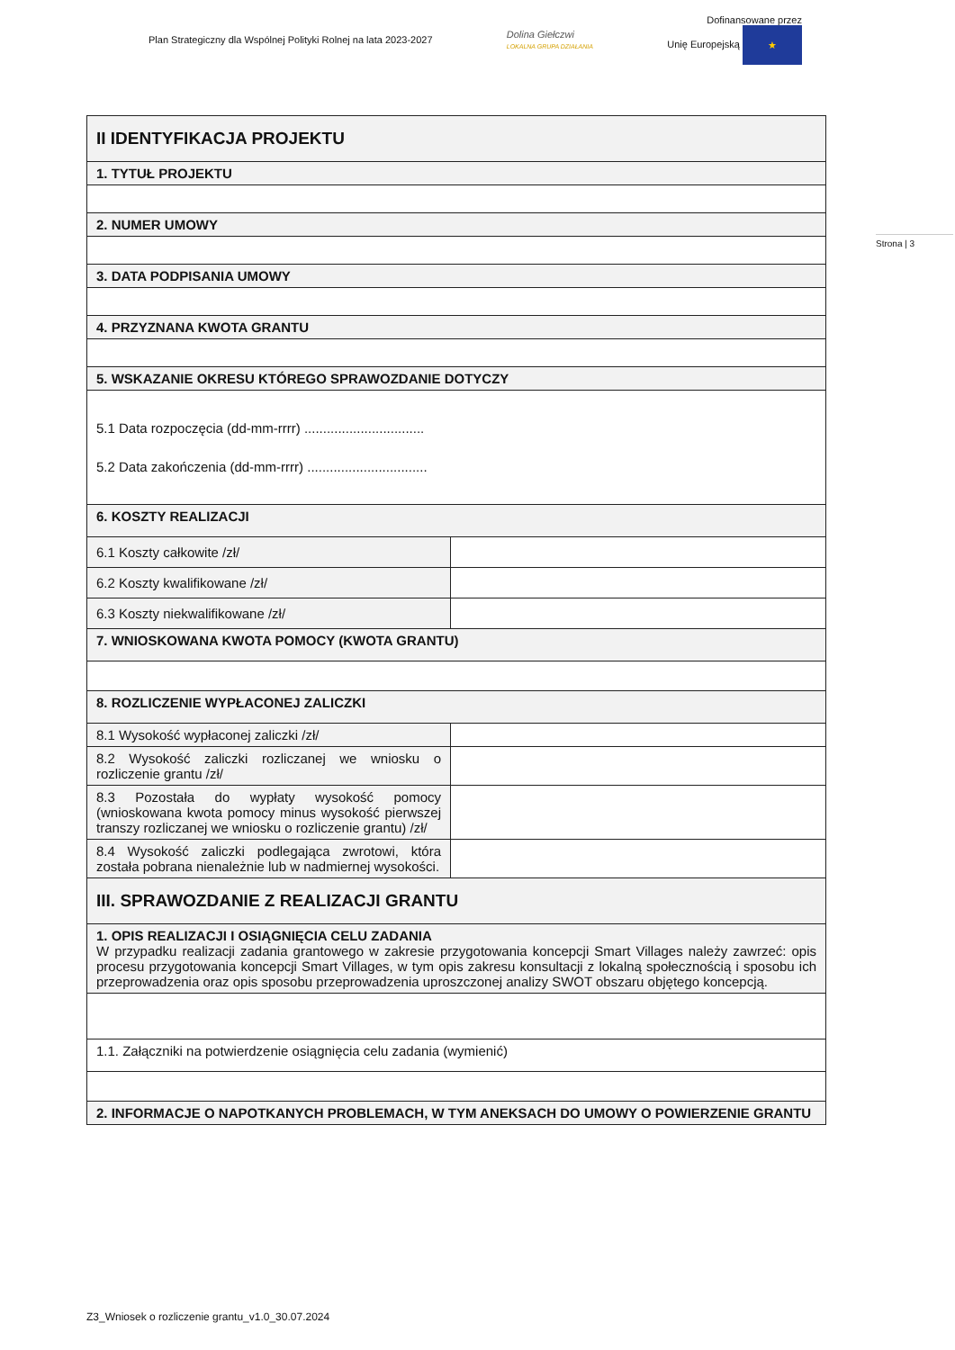Plan Strategiczny dla Wspólnej Polityki Rolnej na lata 2023-2027
Dolina Giełczwi
LOKALNA GRUPA DZIAŁANIA
Dofinansowane przez
Unię Europejską ★
Strona | 3
| II IDENTYFIKACJA PROJEKTU | |
| 1. TYTUŁ PROJEKTU | |
| 2. NUMER UMOWY | |
| 3. DATA PODPISANIA UMOWY | |
| 4. PRZYZNANA KWOTA GRANTU | |
| 5. WSKAZANIE OKRESU KTÓREGO SPRAWOZDANIE DOTYCZY | |
| 5.1 Data rozpoczęcia (dd-mm-rrrr) ................................ 5.2 Data zakończenia (dd-mm-rrrr) ................................ | |
| 6. KOSZTY REALIZACJI | |
| 6.1 Koszty całkowite /zł/ | |
| 6.2 Koszty kwalifikowane /zł/ | |
| 6.3 Koszty niekwalifikowane /zł/ | |
| 7. WNIOSKOWANA KWOTA POMOCY (KWOTA GRANTU) | |
| 8. ROZLICZENIE WYPŁACONEJ ZALICZKI | |
| 8.1 Wysokość wypłaconej zaliczki /zł/ | |
| 8.2 Wysokość zaliczki rozliczanej we wniosku o rozliczenie grantu /zł/ | |
| 8.3 Pozostała do wypłaty wysokość pomocy (wnioskowana kwota pomocy minus wysokość pierwszej transzy rozliczanej we wniosku o rozliczenie grantu) /zł/ | |
| 8.4 Wysokość zaliczki podlegająca zwrotowi, która została pobrana nienależnie lub w nadmiernej wysokości. | |
| III. SPRAWOZDANIE Z REALIZACJI GRANTU | |
| 1. OPIS REALIZACJI I OSIĄGNIĘCIA CELU ZADANIA W przypadku realizacji zadania grantowego w zakresie przygotowania koncepcji Smart Villages należy zawrzeć: opis procesu przygotowania koncepcji Smart Villages, w tym opis zakresu konsultacji z lokalną społecznością i sposobu ich przeprowadzenia oraz opis sposobu przeprowadzenia uproszczonej analizy SWOT obszaru objętego koncepcją. | |
| 1.1. Załączniki na potwierdzenie osiągnięcia celu zadania (wymienić) | |
| 2. INFORMACJE O NAPOTKANYCH PROBLEMACH, W TYM ANEKSACH DO UMOWY O POWIERZENIE GRANTU | |
Z3_Wniosek o rozliczenie grantu_v1.0_30.07.2024